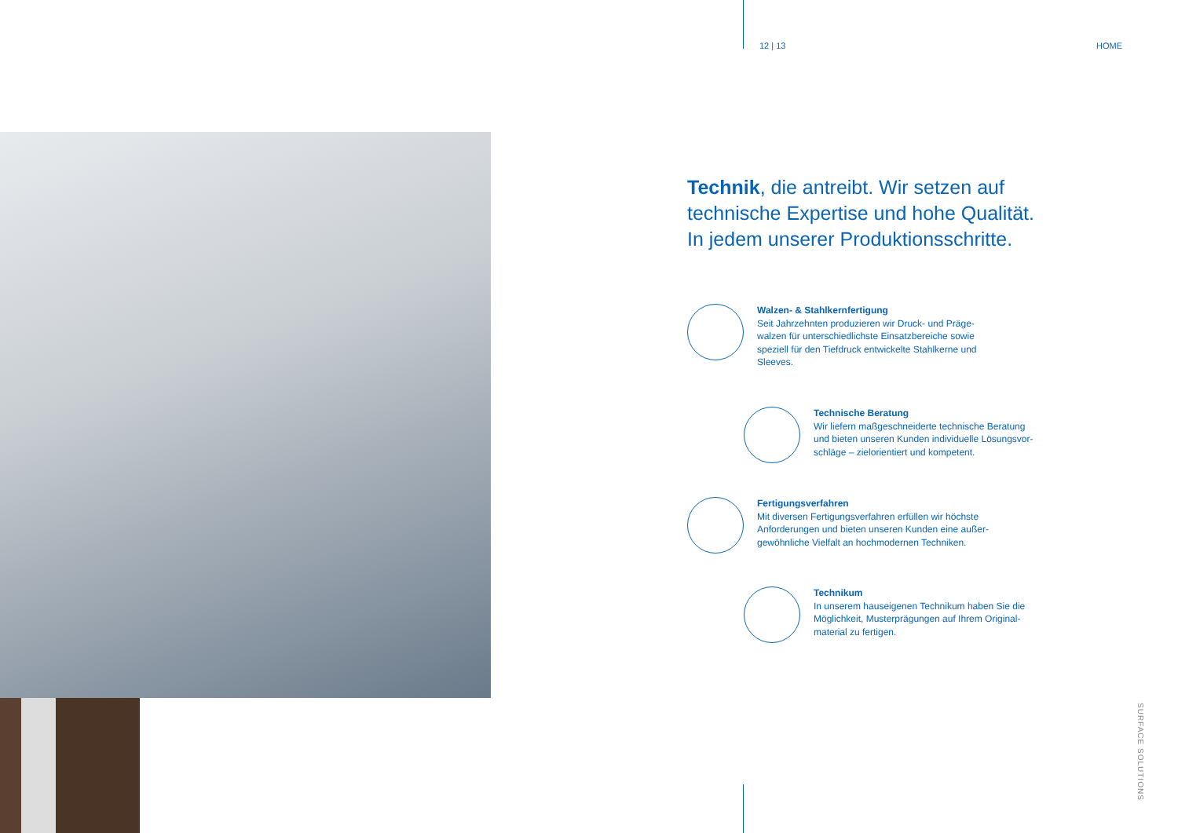12 | 13 HOME
Technik, die antreibt. Wir setzen auf
technische Expertise und hohe Qualität.
In jedem unserer Produktionsschritte.
Walzen- & Stahlkernfertigung
Seit Jahrzehnten produzieren wir Druck- und Präge-
walzen für unterschiedlichste Einsatzbereiche sowie
speziell für den Tiefdruck entwickelte Stahlkerne und
Sleeves.
Technische Beratung
Wir liefern maßgeschneiderte technische Beratung
und bieten unseren Kunden individuelle Lösungsvor-
schläge – zielorientiert und kompetent.
Fertigungsverfahren
Mit diversen Fertigungsverfahren erfüllen wir höchste
Anforderungen und bieten unseren Kunden eine außer-
gewöhnliche Vielfalt an hochmodernen Techniken.
Technikum
In unserem hauseigenen Technikum haben Sie die
Möglichkeit, Musterprägungen auf Ihrem Original-
material zu fertigen.
SURFACE SOLUTIONS